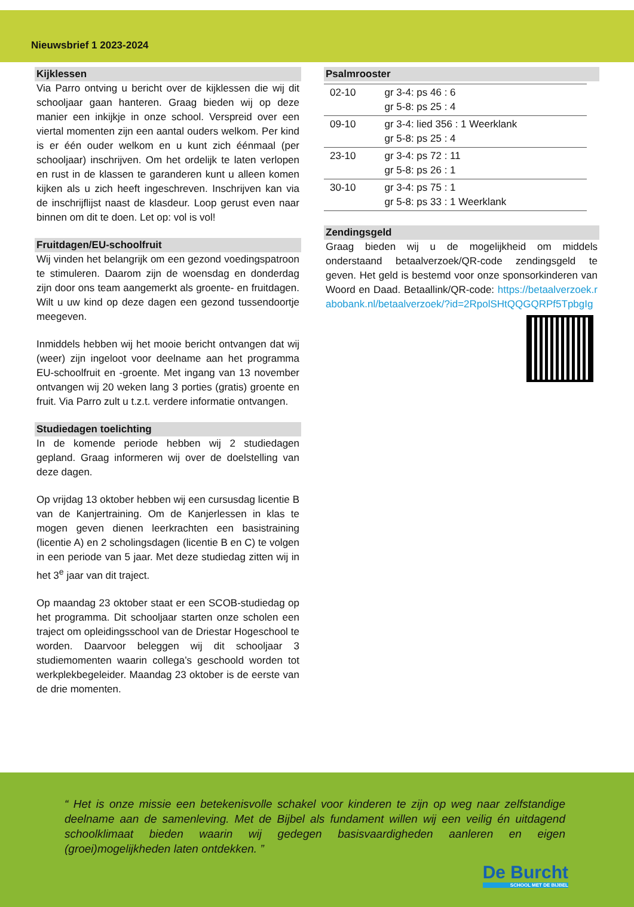Nieuwsbrief 1 2023-2024
Kijklessen
Via Parro ontving u bericht over de kijklessen die wij dit schooljaar gaan hanteren. Graag bieden wij op deze manier een inkijkje in onze school. Verspreid over een viertal momenten zijn een aantal ouders welkom. Per kind is er één ouder welkom en u kunt zich éénmaal (per schooljaar) inschrijven. Om het ordelijk te laten verlopen en rust in de klassen te garanderen kunt u alleen komen kijken als u zich heeft ingeschreven. Inschrijven kan via de inschrijflijst naast de klasdeur. Loop gerust even naar binnen om dit te doen. Let op: vol is vol!
Fruitdagen/EU-schoolfruit
Wij vinden het belangrijk om een gezond voedingspatroon te stimuleren. Daarom zijn de woensdag en donderdag zijn door ons team aangemerkt als groente- en fruitdagen. Wilt u uw kind op deze dagen een gezond tussendoortje meegeven.
Inmiddels hebben wij het mooie bericht ontvangen dat wij (weer) zijn ingeloot voor deelname aan het programma EU-schoolfruit en -groente. Met ingang van 13 november ontvangen wij 20 weken lang 3 porties (gratis) groente en fruit. Via Parro zult u t.z.t. verdere informatie ontvangen.
Studiedagen toelichting
In de komende periode hebben wij 2 studiedagen gepland. Graag informeren wij over de doelstelling van deze dagen.
Op vrijdag 13 oktober hebben wij een cursusdag licentie B van de Kanjertraining. Om de Kanjerlessen in klas te mogen geven dienen leerkrachten een basistraining (licentie A) en 2 scholingsdagen (licentie B en C) te volgen in een periode van 5 jaar. Met deze studiedag zitten wij in het 3<sup>e</sup> jaar van dit traject.
Op maandag 23 oktober staat er een SCOB-studiedag op het programma. Dit schooljaar starten onze scholen een traject om opleidingsschool van de Driestar Hogeschool te worden. Daarvoor beleggen wij dit schooljaar 3 studiemomenten waarin collega’s geschoold worden tot werkplekbegeleider. Maandag 23 oktober is de eerste van de drie momenten.
Psalmrooster
| 02-10 | gr 3-4: ps 46 : 6 gr 5-8: ps 25 : 4 |
| 09-10 | gr 3-4: lied 356 : 1 Weerklank gr 5-8: ps 25 : 4 |
| 23-10 | gr 3-4: ps 72 : 11 gr 5-8: ps 26 : 1 |
| 30-10 | gr 3-4: ps 75 : 1 gr 5-8: ps 33 : 1 Weerklank |
Zendingsgeld
Graag bieden wij u de mogelijkheid om middels onderstaand betaalverzoek/QR-code zendingsgeld te geven. Het geld is bestemd voor onze sponsorkinderen van Woord en Daad. Betaallink/QR-code: https://betaalverzoek.rabobank.nl/betaalverzoek/?id=2RpolSHtQQGQRPf5TpbgIg
“ Het is onze missie een betekenisvolle schakel voor kinderen te zijn op weg naar zelfstandige deelname aan de samenleving. Met de Bijbel als fundament willen wij een veilig én uitdagend schoolklimaat bieden waarin wij gedegen basisvaardigheden aanleren en eigen (groei)mogelijkheden laten ontdekken. ”
De Burcht
SCHOOL MET DE BIJBEL